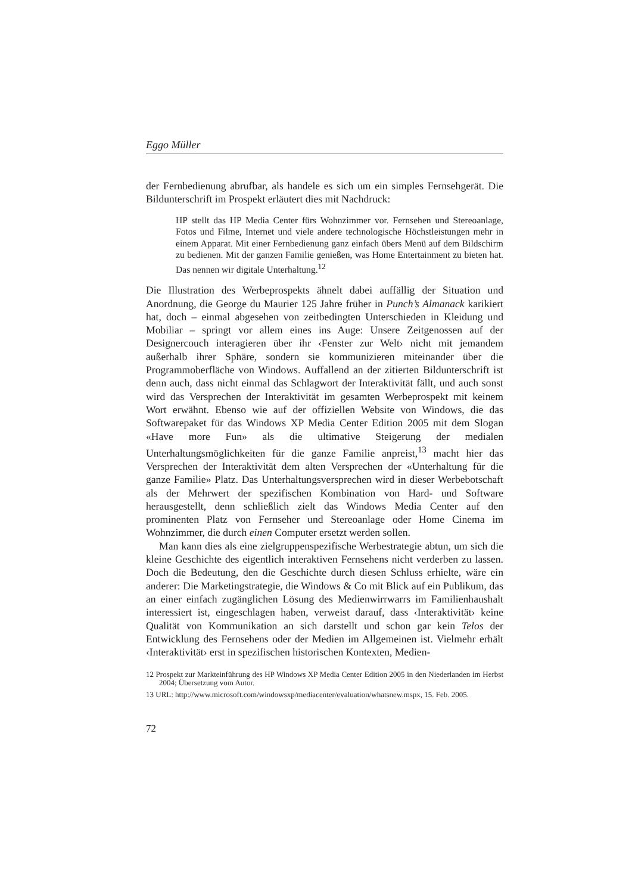Eggo Müller
der Fernbedienung abrufbar, als handele es sich um ein simples Fernsehgerät. Die Bildunterschrift im Prospekt erläutert dies mit Nachdruck:
HP stellt das HP Media Center fürs Wohnzimmer vor. Fernsehen und Stereoanlage, Fotos und Filme, Internet und viele andere technologische Höchstleistungen mehr in einem Apparat. Mit einer Fernbedienung ganz einfach übers Menü auf dem Bildschirm zu bedienen. Mit der ganzen Familie genießen, was Home Entertainment zu bieten hat. Das nennen wir digitale Unterhaltung.<sup>12</sup>
Die Illustration des Werbeprospekts ähnelt dabei auffällig der Situation und Anordnung, die George du Maurier 125 Jahre früher in Punch’s Almanack karikiert hat, doch – einmal abgesehen von zeitbedingten Unterschieden in Kleidung und Mobiliar – springt vor allem eines ins Auge: Unsere Zeitgenossen auf der Designercouch interagieren über ihr ‹Fenster zur Welt› nicht mit jemandem außerhalb ihrer Sphäre, sondern sie kommunizieren miteinander über die Programmoberfläche von Windows. Auffallend an der zitierten Bildunterschrift ist denn auch, dass nicht einmal das Schlagwort der Interaktivität fällt, und auch sonst wird das Versprechen der Interaktivität im gesamten Werbeprospekt mit keinem Wort erwähnt. Ebenso wie auf der offiziellen Website von Windows, die das Softwarepaket für das Windows XP Media Center Edition 2005 mit dem Slogan «Have more Fun» als die ultimative Steigerung der medialen Unterhaltungsmöglichkeiten für die ganze Familie anpreist,<sup>13</sup> macht hier das Versprechen der Interaktivität dem alten Versprechen der «Unterhaltung für die ganze Familie» Platz. Das Unterhaltungsversprechen wird in dieser Werbebotschaft als der Mehrwert der spezifischen Kombination von Hard- und Software herausgestellt, denn schließlich zielt das Windows Media Center auf den prominenten Platz von Fernseher und Stereoanlage oder Home Cinema im Wohnzimmer, die durch einen Computer ersetzt werden sollen.
Man kann dies als eine zielgruppenspezifische Werbestrategie abtun, um sich die kleine Geschichte des eigentlich interaktiven Fernsehens nicht verderben zu lassen. Doch die Bedeutung, den die Geschichte durch diesen Schluss erhielte, wäre ein anderer: Die Marketingstrategie, die Windows & Co mit Blick auf ein Publikum, das an einer einfach zugänglichen Lösung des Medienwirrwarrs im Familienhaushalt interessiert ist, eingeschlagen haben, verweist darauf, dass ‹Interaktivität› keine Qualität von Kommunikation an sich darstellt und schon gar kein Telos der Entwicklung des Fernsehens oder der Medien im Allgemeinen ist. Vielmehr erhält ‹Interaktivität› erst in spezifischen historischen Kontexten, Medien-
12 Prospekt zur Markteinführung des HP Windows XP Media Center Edition 2005 in den Niederlanden im Herbst 2004; Übersetzung vom Autor.
13 URL: http://www.microsoft.com/windowsxp/mediacenter/evaluation/whatsnew.mspx, 15. Feb. 2005.
72